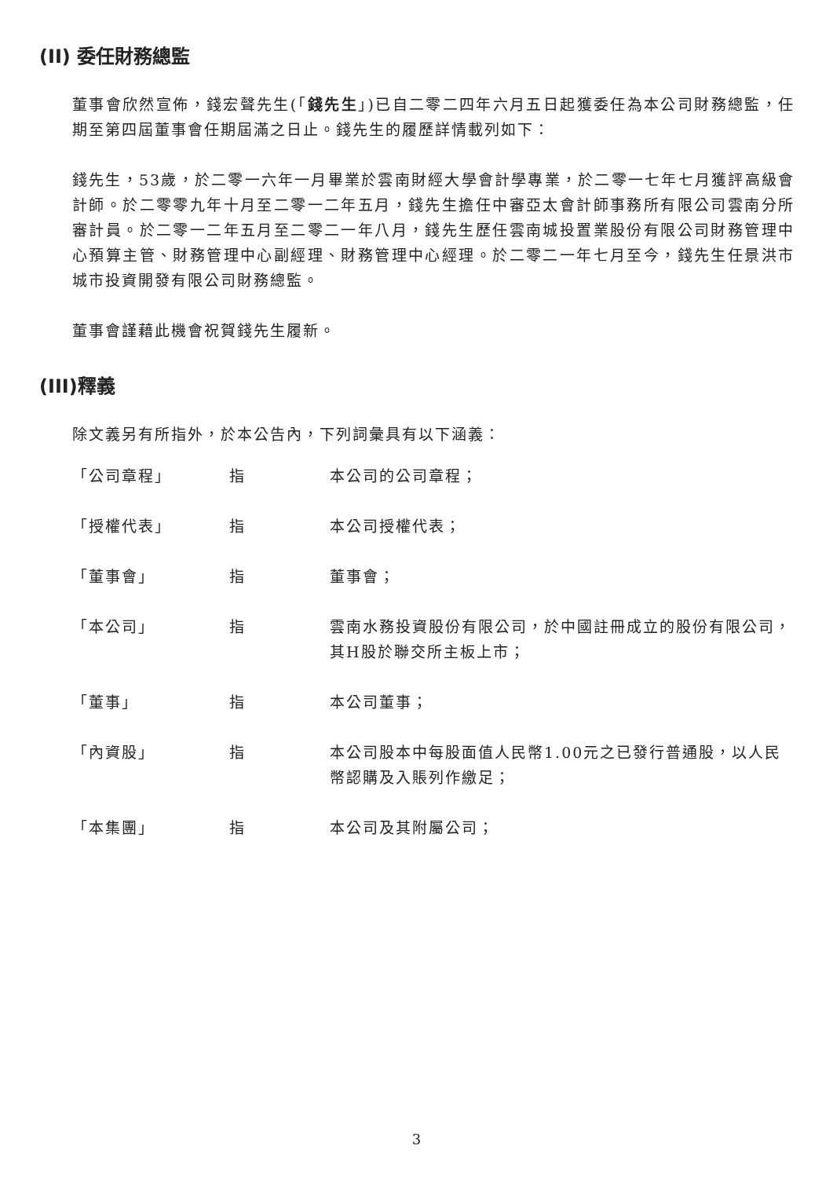(II) 委任財務總監
董事會欣然宣佈，錢宏聲先生(「錢先生」)已自二零二四年六月五日起獲委任為本公司財務總監，任期至第四屆董事會任期屆滿之日止。錢先生的履歷詳情載列如下：
錢先生，53歲，於二零一六年一月畢業於雲南財經大學會計學專業，於二零一七年七月獲評高級會計師。於二零零九年十月至二零一二年五月，錢先生擔任中審亞太會計師事務所有限公司雲南分所審計員。於二零一二年五月至二零二一年八月，錢先生歷任雲南城投置業股份有限公司財務管理中心預算主管、財務管理中心副經理、財務管理中心經理。於二零二一年七月至今，錢先生任景洪市城市投資開發有限公司財務總監。
董事會謹藉此機會祝賀錢先生履新。
(III)釋義
除文義另有所指外，於本公告內，下列詞彙具有以下涵義：
| 「公司章程」 | 指 | 本公司的公司章程； |
| 「授權代表」 | 指 | 本公司授權代表； |
| 「董事會」 | 指 | 董事會； |
| 「本公司」 | 指 | 雲南水務投資股份有限公司，於中國註冊成立的股份有限公司，其H股於聯交所主板上市； |
| 「董事」 | 指 | 本公司董事； |
| 「內資股」 | 指 | 本公司股本中每股面值人民幣1.00元之已發行普通股，以人民幣認購及入賬列作繳足； |
| 「本集團」 | 指 | 本公司及其附屬公司； |
3